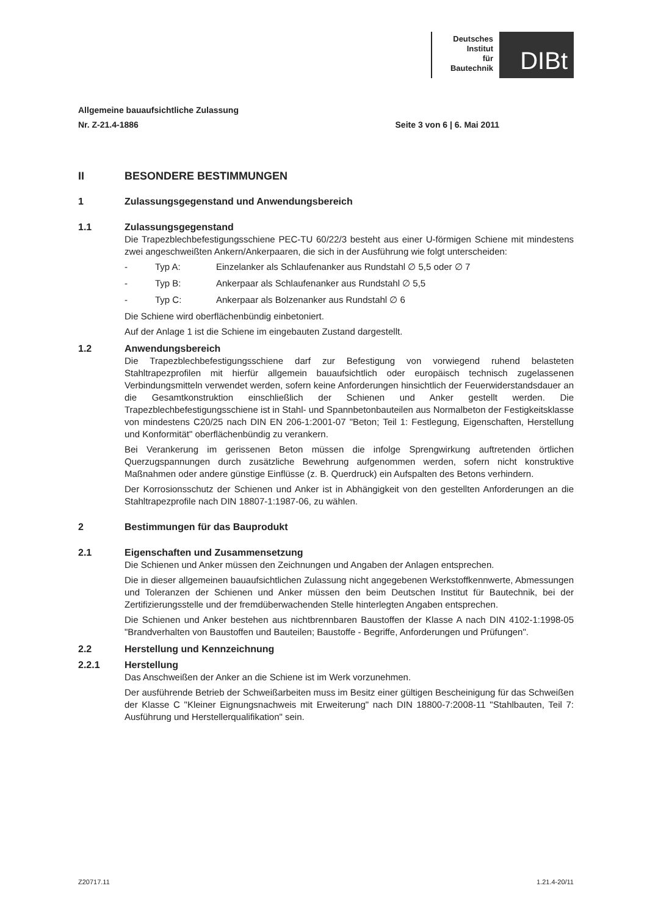Deutsches
Institut
für
Bautechnik
DIBt
Allgemeine bauaufsichtliche Zulassung
Nr. Z-21.4-1886 Seite 3 von 6 | 6. Mai 2011
II BESONDERE BESTIMMUNGEN
1 Zulassungsgegenstand und Anwendungsbereich
1.1 Zulassungsgegenstand
Die Trapezblechbefestigungsschiene PEC-TU 60/22/3 besteht aus einer U-förmigen Schiene mit mindestens zwei angeschweißten Ankern/Ankerpaaren, die sich in der Ausführung wie folgt unterscheiden:
- Typ A: Einzelanker als Schlaufenanker aus Rundstahl ∅ 5,5 oder ∅ 7
- Typ B: Ankerpaar als Schlaufenanker aus Rundstahl ∅ 5,5
- Typ C: Ankerpaar als Bolzenanker aus Rundstahl ∅ 6
Die Schiene wird oberflächenbündig einbetoniert.
Auf der Anlage 1 ist die Schiene im eingebauten Zustand dargestellt.
1.2 Anwendungsbereich
Die Trapezblechbefestigungsschiene darf zur Befestigung von vorwiegend ruhend belasteten Stahltrapezprofilen mit hierfür allgemein bauaufsichtlich oder europäisch technisch zugelassenen Verbindungsmitteln verwendet werden, sofern keine Anforderungen hinsichtlich der Feuerwiderstandsdauer an die Gesamtkonstruktion einschließlich der Schienen und Anker gestellt werden. Die Trapezblechbefestigungsschiene ist in Stahl- und Spannbetonbauteilen aus Normalbeton der Festigkeitsklasse von mindestens C20/25 nach DIN EN 206-1:2001-07 "Beton; Teil 1: Festlegung, Eigenschaften, Herstellung und Konformität" oberflächenbündig zu verankern.
Bei Verankerung im gerissenen Beton müssen die infolge Sprengwirkung auftretenden örtlichen Querzugspannungen durch zusätzliche Bewehrung aufgenommen werden, sofern nicht konstruktive Maßnahmen oder andere günstige Einflüsse (z. B. Querdruck) ein Aufspalten des Betons verhindern.
Der Korrosionsschutz der Schienen und Anker ist in Abhängigkeit von den gestellten Anforderungen an die Stahltrapezprofile nach DIN 18807-1:1987-06, zu wählen.
2 Bestimmungen für das Bauprodukt
2.1 Eigenschaften und Zusammensetzung
Die Schienen und Anker müssen den Zeichnungen und Angaben der Anlagen entsprechen.
Die in dieser allgemeinen bauaufsichtlichen Zulassung nicht angegebenen Werkstoffkennwerte, Abmessungen und Toleranzen der Schienen und Anker müssen den beim Deutschen Institut für Bautechnik, bei der Zertifizierungsstelle und der fremdüberwachenden Stelle hinterlegten Angaben entsprechen.
Die Schienen und Anker bestehen aus nichtbrennbaren Baustoffen der Klasse A nach DIN 4102-1:1998-05 "Brandverhalten von Baustoffen und Bauteilen; Baustoffe - Begriffe, Anforderungen und Prüfungen".
2.2 Herstellung und Kennzeichnung
2.2.1 Herstellung
Das Anschweißen der Anker an die Schiene ist im Werk vorzunehmen.
Der ausführende Betrieb der Schweißarbeiten muss im Besitz einer gültigen Bescheinigung für das Schweißen der Klasse C "Kleiner Eignungsnachweis mit Erweiterung" nach DIN 18800-7:2008-11 "Stahlbauten, Teil 7: Ausführung und Herstellerqualifikation" sein.
Z20717.11 1.21.4-20/11